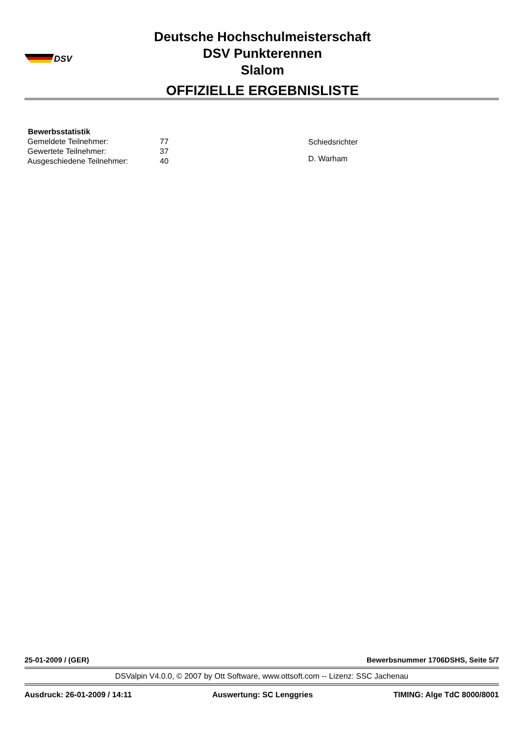DSV
Deutsche Hochschulmeisterschaft
DSV Punkterennen
Slalom
OFFIZIELLE ERGEBNISLISTE
| Bewerbsstatistik | |
| --- | --- |
| Gemeldete Teilnehmer: | 77 |
| Gewertete Teilnehmer: | 37 |
| Ausgeschiedene Teilnehmer: | 40 |
Schiedsrichter
D. Warham
25-01-2009 / (GER) Bewerbsnummer 1706DSHS, Seite 5/7
DSValpin V4.0.0, © 2007 by Ott Software, www.ottsoft.com -- Lizenz: SSC Jachenau
Ausdruck: 26-01-2009 / 14:11 Auswertung: SC Lenggries TIMING: Alge TdC 8000/8001